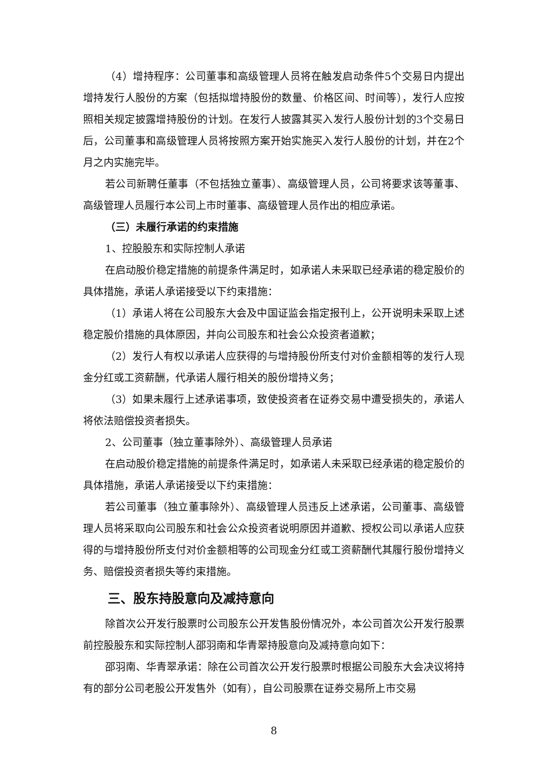（4）增持程序：公司董事和高级管理人员将在触发启动条件5个交易日内提出增持发行人股份的方案（包括拟增持股份的数量、价格区间、时间等），发行人应按照相关规定披露增持股份的计划。在发行人披露其买入发行人股份计划的3个交易日后，公司董事和高级管理人员将按照方案开始实施买入发行人股份的计划，并在2个月之内实施完毕。
若公司新聘任董事（不包括独立董事）、高级管理人员，公司将要求该等董事、高级管理人员履行本公司上市时董事、高级管理人员作出的相应承诺。
（三）未履行承诺的约束措施
1、控股股东和实际控制人承诺
在启动股价稳定措施的前提条件满足时，如承诺人未采取已经承诺的稳定股价的具体措施，承诺人承诺接受以下约束措施：
（1）承诺人将在公司股东大会及中国证监会指定报刊上，公开说明未采取上述稳定股价措施的具体原因，并向公司股东和社会公众投资者道歉；
（2）发行人有权以承诺人应获得的与增持股份所支付对价金额相等的发行人现金分红或工资薪酬，代承诺人履行相关的股份增持义务；
（3）如果未履行上述承诺事项，致使投资者在证券交易中遭受损失的，承诺人将依法赔偿投资者损失。
2、公司董事（独立董事除外）、高级管理人员承诺
在启动股价稳定措施的前提条件满足时，如承诺人未采取已经承诺的稳定股价的具体措施，承诺人承诺接受以下约束措施：
若公司董事（独立董事除外）、高级管理人员违反上述承诺，公司董事、高级管理人员将采取向公司股东和社会公众投资者说明原因并道歉、授权公司以承诺人应获得的与增持股份所支付对价金额相等的公司现金分红或工资薪酬代其履行股份增持义务、赔偿投资者损失等约束措施。
三、股东持股意向及减持意向
除首次公开发行股票时公司股东公开发售股份情况外，本公司首次公开发行股票前控股股东和实际控制人邵羽南和华青翠持股意向及减持意向如下：
邵羽南、华青翠承诺：除在公司首次公开发行股票时根据公司股东大会决议将持有的部分公司老股公开发售外（如有），自公司股票在证券交易所上市交易
8